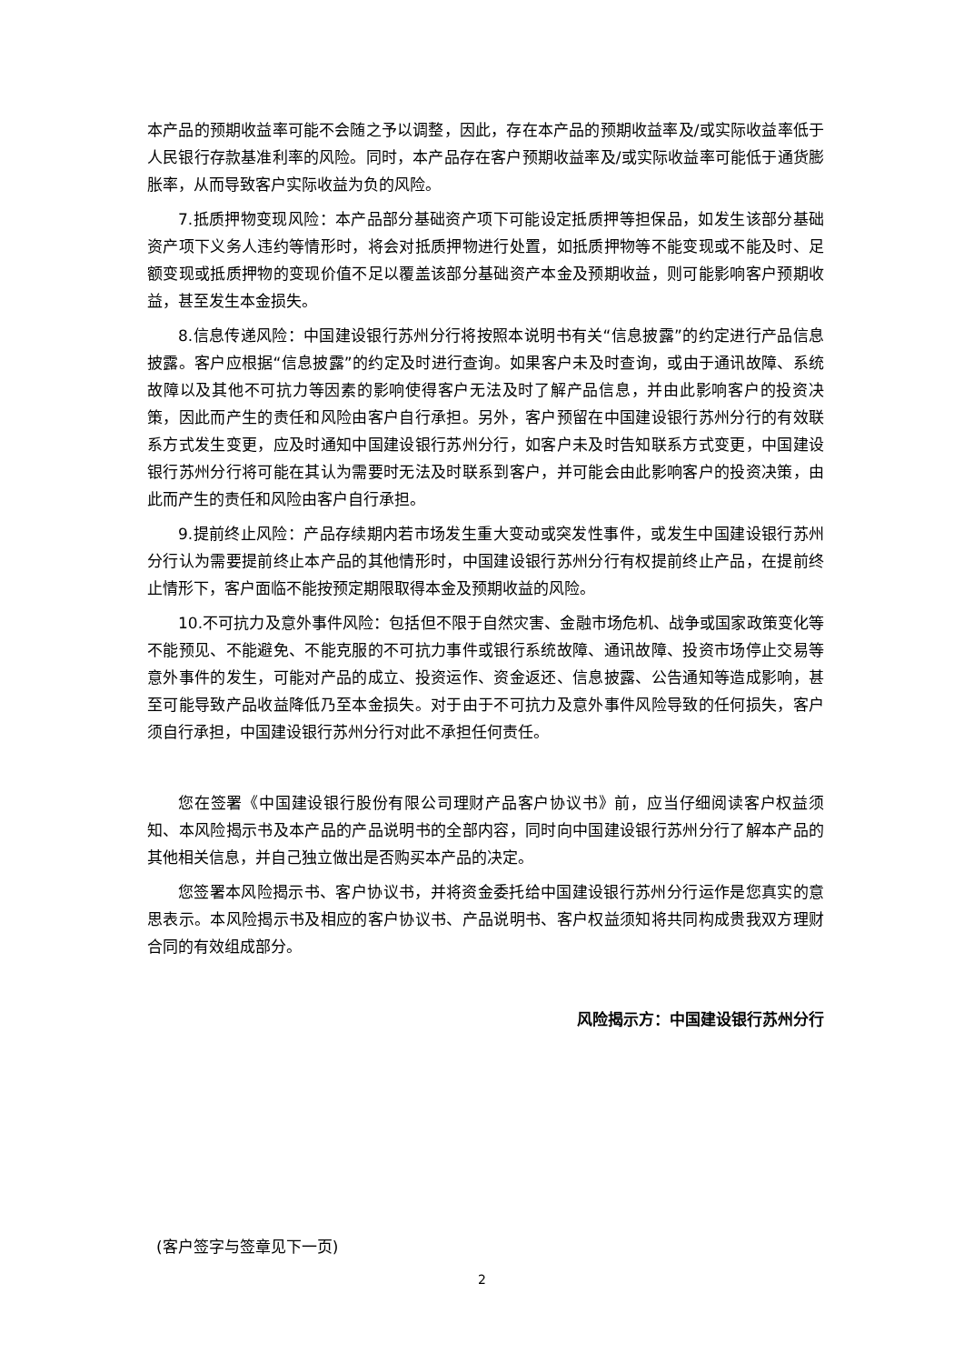本产品的预期收益率可能不会随之予以调整，因此，存在本产品的预期收益率及/或实际收益率低于人民银行存款基准利率的风险。同时，本产品存在客户预期收益率及/或实际收益率可能低于通货膨胀率，从而导致客户实际收益为负的风险。
7.抵质押物变现风险：本产品部分基础资产项下可能设定抵质押等担保品，如发生该部分基础资产项下义务人违约等情形时，将会对抵质押物进行处置，如抵质押物等不能变现或不能及时、足额变现或抵质押物的变现价值不足以覆盖该部分基础资产本金及预期收益，则可能影响客户预期收益，甚至发生本金损失。
8.信息传递风险：中国建设银行苏州分行将按照本说明书有关“信息披露”的约定进行产品信息披露。客户应根据“信息披露”的约定及时进行查询。如果客户未及时查询，或由于通讯故障、系统故障以及其他不可抗力等因素的影响使得客户无法及时了解产品信息，并由此影响客户的投资决策，因此而产生的责任和风险由客户自行承担。另外，客户预留在中国建设银行苏州分行的有效联系方式发生变更，应及时通知中国建设银行苏州分行，如客户未及时告知联系方式变更，中国建设银行苏州分行将可能在其认为需要时无法及时联系到客户，并可能会由此影响客户的投资决策，由此而产生的责任和风险由客户自行承担。
9.提前终止风险：产品存续期内若市场发生重大变动或突发性事件，或发生中国建设银行苏州分行认为需要提前终止本产品的其他情形时，中国建设银行苏州分行有权提前终止产品，在提前终止情形下，客户面临不能按预定期限取得本金及预期收益的风险。
10.不可抗力及意外事件风险：包括但不限于自然灾害、金融市场危机、战争或国家政策变化等不能预见、不能避免、不能克服的不可抗力事件或银行系统故障、通讯故障、投资市场停止交易等意外事件的发生，可能对产品的成立、投资运作、资金返还、信息披露、公告通知等造成影响，甚至可能导致产品收益降低乃至本金损失。对于由于不可抗力及意外事件风险导致的任何损失，客户须自行承担，中国建设银行苏州分行对此不承担任何责任。
您在签署《中国建设银行股份有限公司理财产品客户协议书》前，应当仔细阅读客户权益须知、本风险揭示书及本产品的产品说明书的全部内容，同时向中国建设银行苏州分行了解本产品的其他相关信息，并自己独立做出是否购买本产品的决定。
您签署本风险揭示书、客户协议书，并将资金委托给中国建设银行苏州分行运作是您真实的意思表示。本风险揭示书及相应的客户协议书、产品说明书、客户权益须知将共同构成贵我双方理财合同的有效组成部分。
风险揭示方：中国建设银行苏州分行
(客户签字与签章见下一页)
2